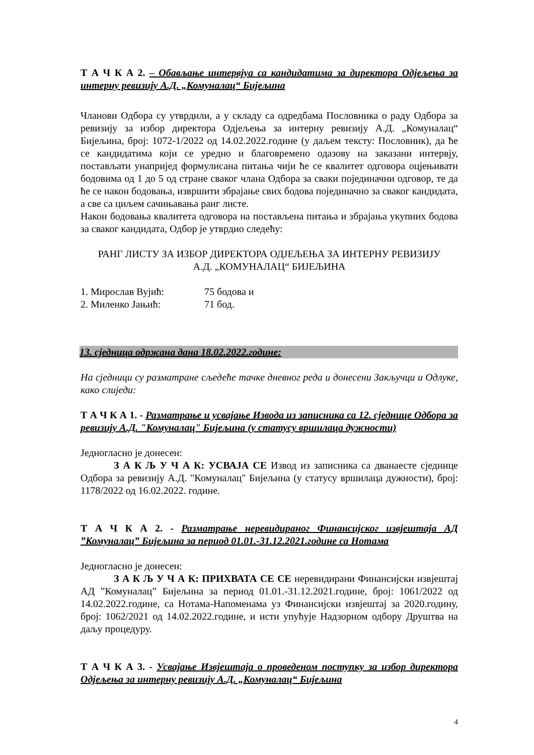Т А Ч К А 2. – Обављање интервјуа са кандидатима за директора Одјељења за интерну ревизију А.Д. „Комуналац“ Бијељина
Чланови Одбора су утврдили, а у складу са одредбама Пословника о раду Одбора за ревизију за избор директора Одјељења за интерну ревизију А.Д. „Комуналац“ Бијељина, број: 1072-1/2022 од 14.02.2022.године (у даљем тексту: Пословник), да ће се кандидатима који се уредно и благовремено одазову на заказани интервју, постављати унапријед формулисана питања чији ће се квалитет одговора оцјењивати бодовима од 1 до 5 од стране сваког члана Одбора за сваки појединачни одговор, те да ће се након бодовања, извршити збрајање свих бодова појединачно за сваког кандидата, а све са циљем сачињавања ранг листе.
Након бодовања квалитета одговора на постављена питања и збрајања укупних бодова за сваког кандидата, Одбор је утврдио следећу:
РАНГ ЛИСТУ ЗА ИЗБОР ДИРЕКТОРА ОДЈЕЉЕЊА ЗА ИНТЕРНУ РЕВИЗИЈУ
А.Д. „КОМУНАЛАЦ“ БИЈЕЉИНА
| 1. Мирослав Вујић: | 75 бодова и |
| 2. Миленко Јањић: | 71 бод. |
13. сједница одржана дана 18.02.2022.године:
На сједници су разматране сљедеће тачке дневног реда и донесени Закључци и Одлуке, како слиједи:
Т А Ч К А 1. - Разматрање и усвајање Извода из записника са 12. сједнице Одбора за ревизију А.Д. "Комуналац" Бијељина (у статусу вршилаца дужности)
Једногласно је донесен:
З А К Љ У Ч А К: УСВАЈА СЕ Извод из записника са дванаесте сједнице Одбора за ревизију А.Д. "Комуналац" Бијељина (у статусу вршилаца дужности), број: 1178/2022 од 16.02.2022. године.
Т А Ч К А 2. - Разматрање неревидираног Финансијског извјештаја АД ”Комуналац” Бијељина за период 01.01.-31.12.2021.године са Нотама
Једногласно је донесен:
З А К Љ У Ч А К: ПРИХВАТА СЕ СЕ неревидирани Финансијски извјештај АД ”Комуналац” Бијељина за период 01.01.-31.12.2021.године, број: 1061/2022 од 14.02.2022.године, са Нотама-Напоменама уз Финансијски извјештај за 2020.годину, број: 1062/2021 од 14.02.2022.године, и исти упућује Надзорном одбору Друштва на даљу процедуру.
Т А Ч К А 3. - Усвајање Извјештаја о проведеном поступку за избор директора Одјељења за интерну ревизију А.Д. „Комуналац“ Бијељина
4